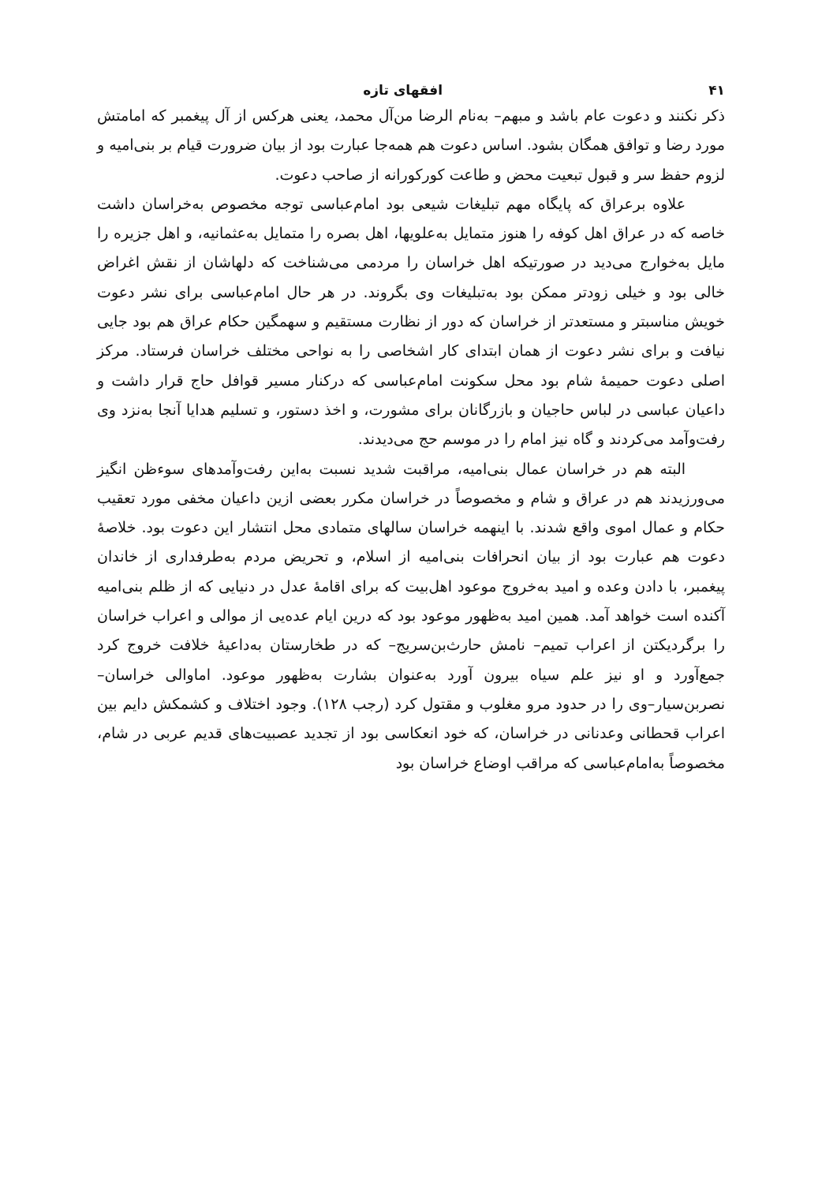۴۱ افقهای تازه
ذکر نکنند و دعوت عام باشد و مبهم– به‌نام الرضا من‌آل محمد، یعنی هرکس از آل پیغمبر که امامتش مورد رضا و توافق همگان بشود. اساس دعوت هم همه‌جا عبارت بود از بیان ضرورت قیام بر بنی‌امیه و لزوم حفظ سر و قبول تبعیت محض و طاعت کورکورانه از صاحب دعوت.
علاوه برعراق که پایگاه مهم تبلیغات شیعی بود امام‌عباسی توجه مخصوص به‌خراسان داشت خاصه که در عراق اهل کوفه را هنوز متمایل به‌علویها، اهل بصره را متمایل به‌عثمانیه، و اهل جزیره را مایل به‌خوارج می‌دید در صورتیکه اهل خراسان را مردمی می‌شناخت که دلهاشان از نقش اغراض خالی بود و خیلی زودتر ممکن بود به‌تبلیغات وی بگروند. در هر حال امام‌عباسی برای نشر دعوت خویش مناسبتر و مستعدتر از خراسان که دور از نظارت مستقیم و سهمگین حکام عراق هم بود جایی نیافت و برای نشر دعوت از همان ابتدای کار اشخاصی را به نواحی مختلف خراسان فرستاد. مرکز اصلی دعوت حمیمهٔ شام بود محل سکونت امام‌عباسی که درکنار مسیر قوافل حاج قرار داشت و داعیان عباسی در لباس حاجیان و بازرگانان برای مشورت، و اخذ دستور، و تسلیم هدایا آنجا به‌نزد وی رفت‌وآمد می‌کردند و گاه نیز امام را در موسم حج می‌دیدند.
البته هم در خراسان عمال بنی‌امیه، مراقبت شدید نسبت به‌این رفت‌وآمدهای سوءظن انگیز می‌ورزیدند هم در عراق و شام و مخصوصاً در خراسان مکرر بعضی ازین داعیان مخفی مورد تعقیب حکام و عمال اموی واقع شدند. با اینهمه خراسان سالهای متمادی محل انتشار این دعوت بود. خلاصهٔ دعوت هم عبارت بود از بیان انحرافات بنی‌امیه از اسلام، و تحریض مردم به‌طرفداری از خاندان پیغمبر، با دادن وعده و امید به‌خروج موعود اهل‌بیت که برای اقامهٔ عدل در دنیایی که از ظلم بنی‌امیه آکنده است خواهد آمد. همین امید به‌ظهور موعود بود که درین ایام عده‌یی از موالی و اعراب خراسان را برگردیکتن از اعراب تمیم– نامش حارث‌بن‌سریج– که در طخارستان به‌داعیهٔ خلافت خروج کرد جمع‌آورد و او نیز علم سیاه بیرون آورد به‌عنوان بشارت به‌ظهور موعود. اماوالی خراسان– نصربن‌سیار–وی را در حدود مرو مغلوب و مقتول کرد (رجب ۱۲۸). وجود اختلاف و کشمکش دایم بین اعراب قحطانی وعدنانی در خراسان، که خود انعکاسی بود از تجدید عصبیت‌های قدیم عربی در شام، مخصوصاً به‌امام‌عباسی که مراقب اوضاع خراسان بود